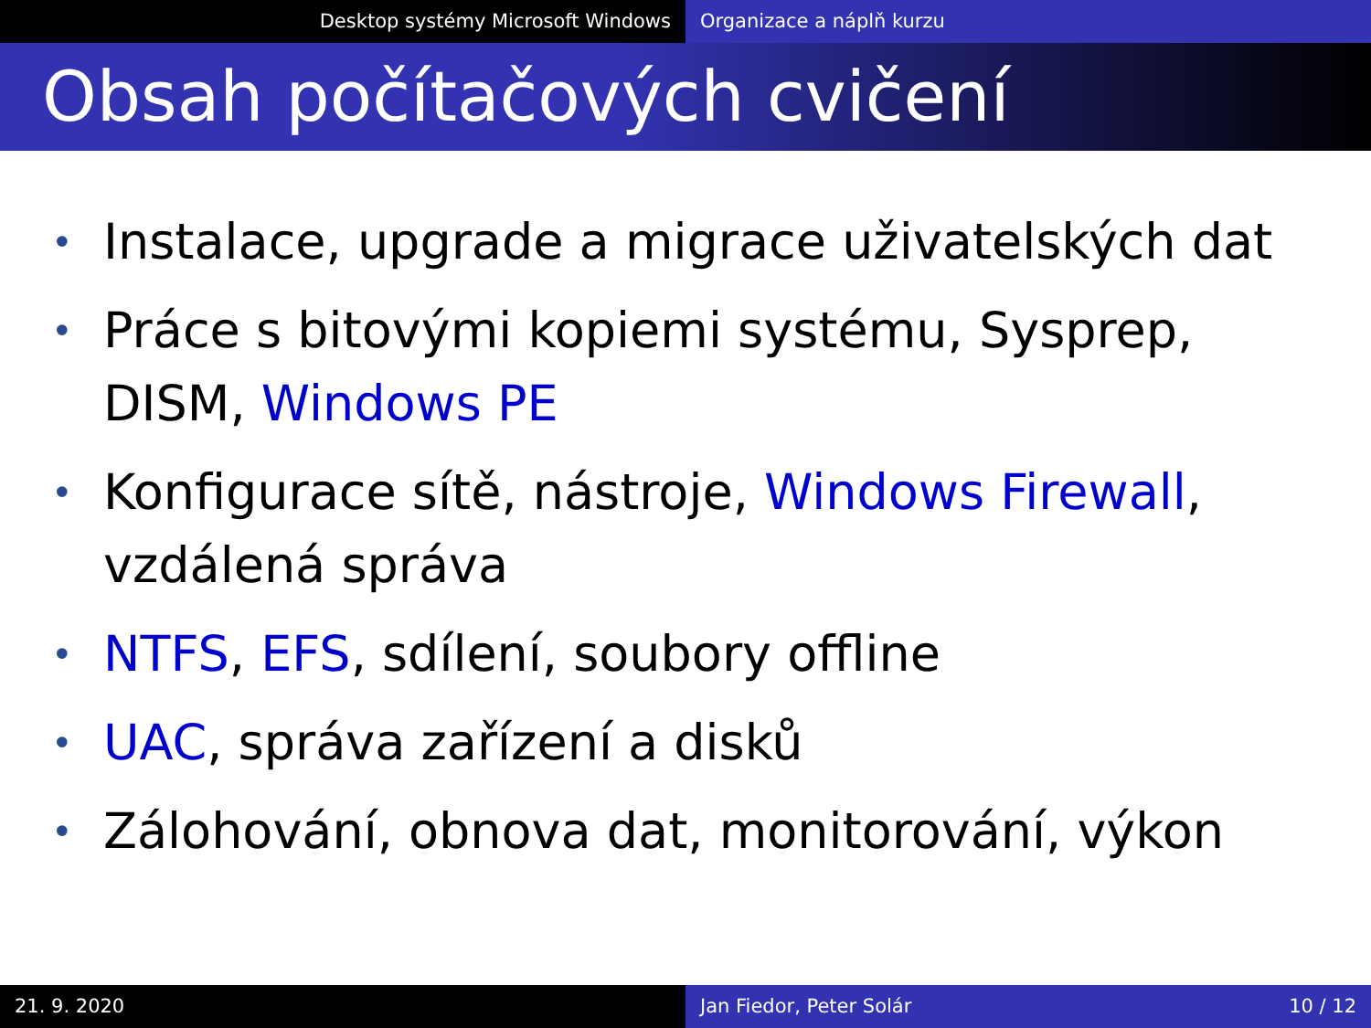Desktop systémy Microsoft Windows Organizace a náplň kurzu
Obsah počítačových cvičení
• Instalace, upgrade a migrace uživatelských dat
• Práce s bitovými kopiemi systému, Sysprep, DISM, Windows PE
• Konfigurace sítě, nástroje, Windows Firewall, vzdálená správa
• NTFS, EFS, sdílení, soubory offline
• UAC, správa zařízení a disků
• Zálohování, obnova dat, monitorování, výkon
21. 9. 2020 Jan Fiedor, Peter Solár 10 / 12